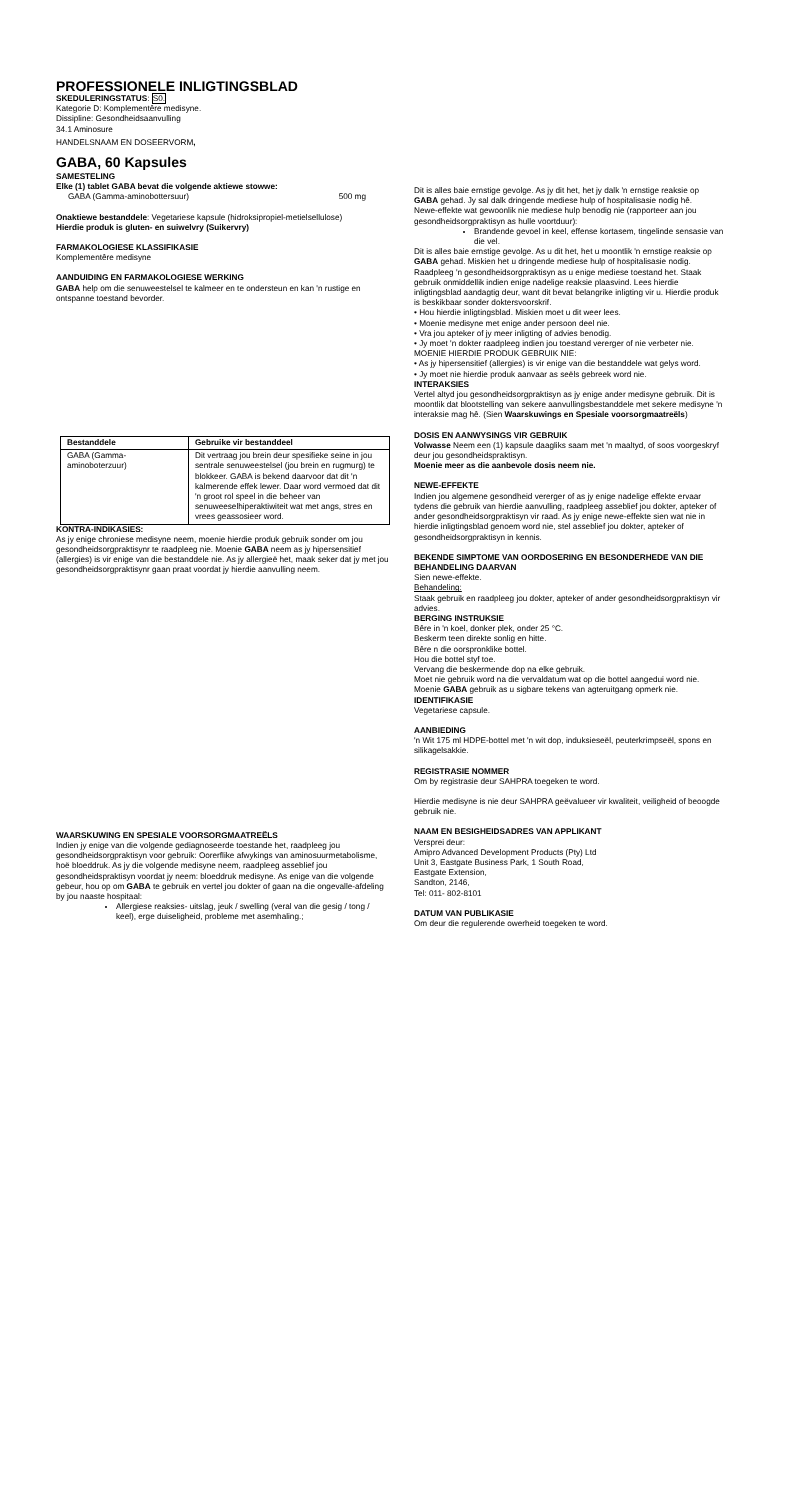PROFESSIONELE INLIGTINGSBLAD
SKEDULERINGSTATUS: S0.
Kategorie D: Komplementêre medisyne.
Dissipline: Gesondheidsaanvulling
34.1 Aminosure
HANDELSNAAM EN DOSEERVORM,
GABA, 60 Kapsules
SAMESTELING
Elke (1) tablet GABA bevat die volgende aktiewe stowwe:
GABA (Gamma-aminobottersuur) 500 mg
Onaktiewe bestanddele: Vegetariese kapsule (hidroksipropiel-metielsellulose)
Hierdie produk is gluten- en suiwelvry (Suikervry)
FARMAKOLOGIESE KLASSIFIKASIE
Komplementêre medisyne
AANDUIDING EN FARMAKOLOGIESE WERKING
GABA help om die senuweestelsel te kalmeer en te ondersteun en kan 'n rustige en ontspanne toestand bevorder.
| Bestanddele | Gebruike vir bestanddeel |
| --- | --- |
| GABA (Gamma-aminoboterzuur) | Dit vertraag jou brein deur spesifieke seine in jou sentrale senuweestelsel (jou brein en rugmurg) te blokkeer. GABA is bekend daarvoor dat dit 'n kalmerende effek lewer. Daar word vermoed dat dit 'n groot rol speel in die beheer van senuweeselhiperaktiwiteit wat met angs, stres en vrees geassosieer word. |
KONTRA-INDIKASIES:
As jy enige chroniese medisyne neem, moenie hierdie produk gebruik sonder om jou gesondheidsorgpraktisynr te raadpleeg nie. Moenie GABA neem as jy hipersensitief (allergies) is vir enige van die bestanddele nie. As jy allergieë het, maak seker dat jy met jou gesondheidsorgpraktisynr gaan praat voordat jy hierdie aanvulling neem.
WAARSKUWING EN SPESIALE VOORSORGMAATREËLS
Indien jy enige van die volgende gediagnoseerde toestande het, raadpleeg jou gesondheidsorgpraktisyn voor gebruik: Oorerflike afwykings van aminosuurmetabolisme, hoë bloeddruk. As jy die volgende medisyne neem, raadpleeg asseblief jou gesondheidspraktisyn voordat jy neem: bloeddruk medisyne. As enige van die volgende gebeur, hou op om GABA te gebruik en vertel jou dokter of gaan na die ongevalle-afdeling by jou naaste hospitaal:
Allergiese reaksies- uitslag, jeuk / swelling (veral van die gesig / tong / keel), erge duiseligheid, probleme met asemhaling.;
Dit is alles baie ernstige gevolge. As jy dit het, het jy dalk 'n ernstige reaksie op GABA gehad. Jy sal dalk dringende mediese hulp of hospitalisasie nodig hê.
Newe-effekte wat gewoonlik nie mediese hulp benodig nie (rapporteer aan jou gesondheidsorgpraktisyn as hulle voortduur):
Brandende gevoel in keel, effense kortasem, tingelinde sensasie van die vel.
Dit is alles baie ernstige gevolge. As u dit het, het u moontlik 'n ernstige reaksie op GABA gehad. Miskien het u dringende mediese hulp of hospitalisasie nodig.
Raadpleeg 'n gesondheidsorgpraktisyn as u enige mediese toestand het. Staak gebruik onmiddellik indien enige nadelige reaksie plaasvind. Lees hierdie inligtingsblad aandagtig deur, want dit bevat belangrike inligting vir u. Hierdie produk is beskikbaar sonder doktersvoorskrif.
• Hou hierdie inligtingsblad. Miskien moet u dit weer lees.
• Moenie medisyne met enige ander persoon deel nie.
• Vra jou apteker of jy meer inligting of advies benodig.
• Jy moet 'n dokter raadpleeg indien jou toestand vererger of nie verbeter nie.
MOENIE HIERDIE PRODUK GEBRUIK NIE:
• As jy hipersensitief (allergies) is vir enige van die bestanddele wat gelys word.
• Jy moet nie hierdie produk aanvaar as seëls gebreek word nie.
INTERAKSIES
Vertel altyd jou gesondheidsorgpraktisyn as jy enige ander medisyne gebruik. Dit is moontlik dat blootstelling van sekere aanvullingsbestanddele met sekere medisyne 'n interaksie mag hê. (Sien Waarskuwings en Spesiale voorsorgmaatreëls)
DOSIS EN AANWYSINGS VIR GEBRUIK
Volwasse Neem een (1) kapsule daagliks saam met 'n maaltyd, of soos voorgeskryf deur jou gesondheidspraktisyn.
Moenie meer as die aanbevole dosis neem nie.
NEWE-EFFEKTE
Indien jou algemene gesondheid vererger of as jy enige nadelige effekte ervaar tydens die gebruik van hierdie aanvulling, raadpleeg asseblief jou dokter, apteker of ander gesondheidsorgpraktisyn vir raad. As jy enige newe-effekte sien wat nie in hierdie inligtingsblad genoem word nie, stel asseblief jou dokter, apteker of gesondheidsorgpraktisyn in kennis.
BEKENDE SIMPTOME VAN OORDOSERING EN BESONDERHEDE VAN DIE BEHANDELING DAARVAN
Sien newe-effekte.
Behandeling:
Staak gebruik en raadpleeg jou dokter, apteker of ander gesondheidsorgpraktisyn vir advies.
BERGING INSTRUKSIE
Bêre in 'n koel, donker plek, onder 25 °C.
Beskerm teen direkte sonlig en hitte.
Bêre n die oorspronklike bottel.
Hou die bottel styf toe.
Vervang die beskermende dop na elke gebruik.
Moet nie gebruik word na die vervaldatum wat op die bottel aangedui word nie.
Moenie GABA gebruik as u sigbare tekens van agteruitgang opmerk nie.
IDENTIFIKASIE
Vegetariese capsule.
AANBIEDING
'n Wit 175 ml HDPE-bottel met 'n wit dop, induksieseël, peuterkrimpseël, spons en silikagelsakkie.
REGISTRASIE NOMMER
Om by registrasie deur SAHPRA toegeken te word.
Hierdie medisyne is nie deur SAHPRA geëvalueer vir kwaliteit, veiligheid of beoogde gebruik nie.
NAAM EN BESIGHEIDSADRES VAN APPLIKANT
Versprei deur:
Amipro Advanced Development Products (Pty) Ltd
Unit 3, Eastgate Business Park, 1 South Road,
Eastgate Extension,
Sandton, 2146,
Tel: 011- 802-8101
DATUM VAN PUBLIKASIE
Om deur die regulerende owerheid toegeken te word.